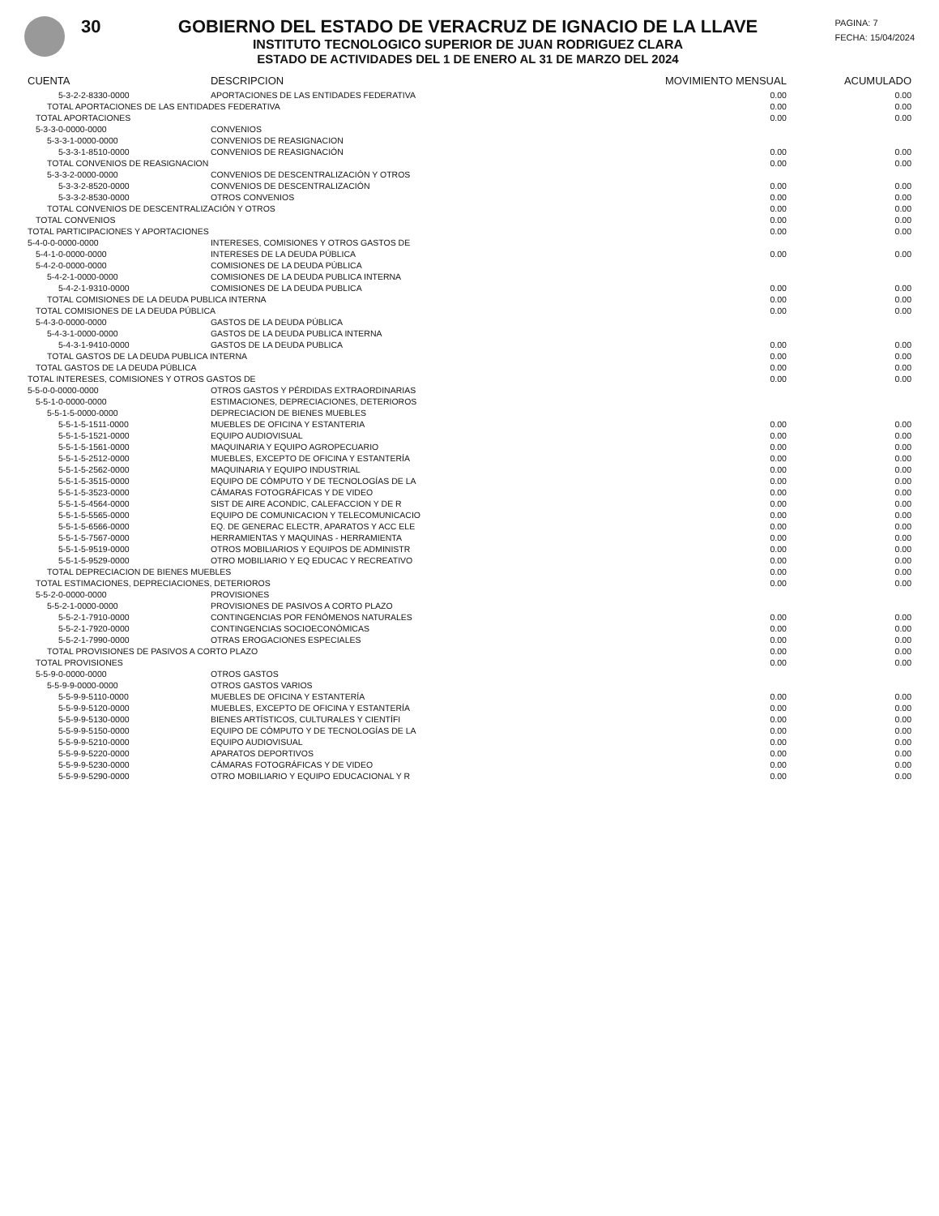30 GOBIERNO DEL ESTADO DE VERACRUZ DE IGNACIO DE LA LLAVE
INSTITUTO TECNOLOGICO SUPERIOR DE JUAN RODRIGUEZ CLARA
ESTADO DE ACTIVIDADES DEL 1 DE ENERO AL 31 DE MARZO DEL 2024
PAGINA: 7
FECHA: 15/04/2024
| CUENTA | DESCRIPCION | MOVIMIENTO MENSUAL | ACUMULADO |
| --- | --- | --- | --- |
| 5-3-2-2-8330-0000 | APORTACIONES DE LAS ENTIDADES FEDERATIVA | 0.00 | 0.00 |
| TOTAL APORTACIONES DE LAS ENTIDADES FEDERATIVA | | 0.00 | 0.00 |
| TOTAL APORTACIONES | | 0.00 | 0.00 |
| 5-3-3-0-0000-0000 | CONVENIOS | | |
| 5-3-3-1-0000-0000 | CONVENIOS DE REASIGNACION | | |
| 5-3-3-1-8510-0000 | CONVENIOS DE REASIGNACIÓN | 0.00 | 0.00 |
| TOTAL CONVENIOS DE REASIGNACION | | 0.00 | 0.00 |
| 5-3-3-2-0000-0000 | CONVENIOS DE DESCENTRALIZACIÓN Y OTROS | | |
| 5-3-3-2-8520-0000 | CONVENIOS DE DESCENTRALIZACIÓN | 0.00 | 0.00 |
| 5-3-3-2-8530-0000 | OTROS CONVENIOS | 0.00 | 0.00 |
| TOTAL CONVENIOS DE DESCENTRALIZACIÓN Y OTROS | | 0.00 | 0.00 |
| TOTAL CONVENIOS | | 0.00 | 0.00 |
| TOTAL PARTICIPACIONES Y APORTACIONES | | 0.00 | 0.00 |
| 5-4-0-0-0000-0000 | INTERESES, COMISIONES Y OTROS GASTOS DE | | |
| 5-4-1-0-0000-0000 | INTERESES DE LA DEUDA PÚBLICA | 0.00 | 0.00 |
| 5-4-2-0-0000-0000 | COMISIONES DE LA DEUDA PÚBLICA | | |
| 5-4-2-1-0000-0000 | COMISIONES DE LA DEUDA PUBLICA INTERNA | | |
| 5-4-2-1-9310-0000 | COMISIONES DE LA DEUDA PUBLICA | 0.00 | 0.00 |
| TOTAL COMISIONES DE LA DEUDA PUBLICA INTERNA | | 0.00 | 0.00 |
| TOTAL COMISIONES DE LA DEUDA PÚBLICA | | 0.00 | 0.00 |
| 5-4-3-0-0000-0000 | GASTOS DE LA DEUDA PÚBLICA | | |
| 5-4-3-1-0000-0000 | GASTOS DE LA DEUDA PUBLICA INTERNA | | |
| 5-4-3-1-9410-0000 | GASTOS DE LA DEUDA PUBLICA | 0.00 | 0.00 |
| TOTAL GASTOS DE LA DEUDA PUBLICA INTERNA | | 0.00 | 0.00 |
| TOTAL GASTOS DE LA DEUDA PÚBLICA | | 0.00 | 0.00 |
| TOTAL INTERESES, COMISIONES Y OTROS GASTOS DE | | 0.00 | 0.00 |
| 5-5-0-0-0000-0000 | OTROS GASTOS Y PÉRDIDAS EXTRAORDINARIAS | | |
| 5-5-1-0-0000-0000 | ESTIMACIONES, DEPRECIACIONES, DETERIOROS | | |
| 5-5-1-5-0000-0000 | DEPRECIACION DE BIENES MUEBLES | | |
| 5-5-1-5-1511-0000 | MUEBLES DE OFICINA Y ESTANTERIA | 0.00 | 0.00 |
| 5-5-1-5-1521-0000 | EQUIPO AUDIOVISUAL | 0.00 | 0.00 |
| 5-5-1-5-1561-0000 | MAQUINARIA Y EQUIPO AGROPECUARIO | 0.00 | 0.00 |
| 5-5-1-5-2512-0000 | MUEBLES, EXCEPTO DE OFICINA Y ESTANTERÍA | 0.00 | 0.00 |
| 5-5-1-5-2562-0000 | MAQUINARIA Y EQUIPO INDUSTRIAL | 0.00 | 0.00 |
| 5-5-1-5-3515-0000 | EQUIPO DE CÓMPUTO Y DE TECNOLOGÍAS DE LA | 0.00 | 0.00 |
| 5-5-1-5-3523-0000 | CÁMARAS FOTOGRÁFICAS Y DE VIDEO | 0.00 | 0.00 |
| 5-5-1-5-4564-0000 | SIST DE AIRE ACONDIC, CALEFACCION Y DE R | 0.00 | 0.00 |
| 5-5-1-5-5565-0000 | EQUIPO DE COMUNICACION Y TELECOMUNICACIO | 0.00 | 0.00 |
| 5-5-1-5-6566-0000 | EQ. DE GENERAC ELECTR, APARATOS Y ACC ELE | 0.00 | 0.00 |
| 5-5-1-5-7567-0000 | HERRAMIENTAS Y MAQUINAS - HERRAMIENTA | 0.00 | 0.00 |
| 5-5-1-5-9519-0000 | OTROS MOBILIARIOS Y EQUIPOS DE ADMINISTR | 0.00 | 0.00 |
| 5-5-1-5-9529-0000 | OTRO MOBILIARIO Y EQ EDUCAC Y RECREATIVO | 0.00 | 0.00 |
| TOTAL DEPRECIACION DE BIENES MUEBLES | | 0.00 | 0.00 |
| TOTAL ESTIMACIONES, DEPRECIACIONES, DETERIOROS | | 0.00 | 0.00 |
| 5-5-2-0-0000-0000 | PROVISIONES | | |
| 5-5-2-1-0000-0000 | PROVISIONES DE PASIVOS A CORTO PLAZO | | |
| 5-5-2-1-7910-0000 | CONTINGENCIAS POR FENÓMENOS NATURALES | 0.00 | 0.00 |
| 5-5-2-1-7920-0000 | CONTINGENCIAS SOCIOECONÓMICAS | 0.00 | 0.00 |
| 5-5-2-1-7990-0000 | OTRAS EROGACIONES ESPECIALES | 0.00 | 0.00 |
| TOTAL PROVISIONES DE PASIVOS A CORTO PLAZO | | 0.00 | 0.00 |
| TOTAL PROVISIONES | | 0.00 | 0.00 |
| 5-5-9-0-0000-0000 | OTROS GASTOS | | |
| 5-5-9-9-0000-0000 | OTROS GASTOS VARIOS | | |
| 5-5-9-9-5110-0000 | MUEBLES DE OFICINA Y ESTANTERÍA | 0.00 | 0.00 |
| 5-5-9-9-5120-0000 | MUEBLES, EXCEPTO DE OFICINA Y ESTANTERÍA | 0.00 | 0.00 |
| 5-5-9-9-5130-0000 | BIENES ARTÍSTICOS, CULTURALES Y CIENTÍFI | 0.00 | 0.00 |
| 5-5-9-9-5150-0000 | EQUIPO DE CÓMPUTO Y DE TECNOLOGÍAS DE LA | 0.00 | 0.00 |
| 5-5-9-9-5210-0000 | EQUIPO AUDIOVISUAL | 0.00 | 0.00 |
| 5-5-9-9-5220-0000 | APARATOS DEPORTIVOS | 0.00 | 0.00 |
| 5-5-9-9-5230-0000 | CÁMARAS FOTOGRÁFICAS Y DE VIDEO | 0.00 | 0.00 |
| 5-5-9-9-5290-0000 | OTRO MOBILIARIO Y EQUIPO EDUCACIONAL Y R | 0.00 | 0.00 |